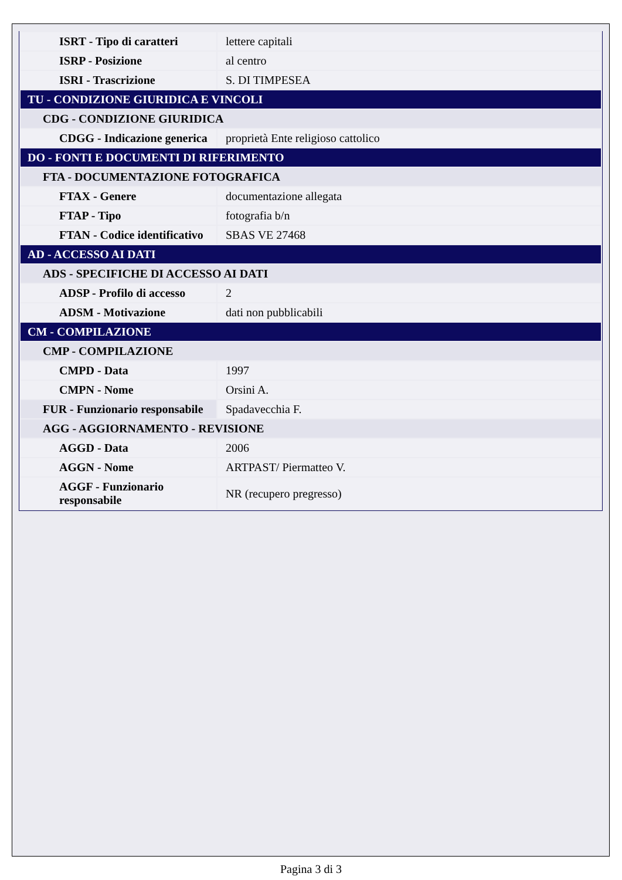| ISRT - Tipo di caratteri | lettere capitali |
| ISRP - Posizione | al centro |
| ISRI - Trascrizione | S. DI TIMPESEA |
| TU - CONDIZIONE GIURIDICA E VINCOLI | |
| CDG - CONDIZIONE GIURIDICA | |
| CDGG - Indicazione generica | proprietà Ente religioso cattolico |
| DO - FONTI E DOCUMENTI DI RIFERIMENTO | |
| FTA - DOCUMENTAZIONE FOTOGRAFICA | |
| FTAX - Genere | documentazione allegata |
| FTAP - Tipo | fotografia b/n |
| FTAN - Codice identificativo | SBAS VE 27468 |
| AD - ACCESSO AI DATI | |
| ADS - SPECIFICHE DI ACCESSO AI DATI | |
| ADSP - Profilo di accesso | 2 |
| ADSM - Motivazione | dati non pubblicabili |
| CM - COMPILAZIONE | |
| CMP - COMPILAZIONE | |
| CMPD - Data | 1997 |
| CMPN - Nome | Orsini A. |
| FUR - Funzionario responsabile | Spadavecchia F. |
| AGG - AGGIORNAMENTO - REVISIONE | |
| AGGD - Data | 2006 |
| AGGN - Nome | ARTPAST/ Piermatteo V. |
| AGGF - Funzionario responsabile | NR (recupero pregresso) |
Pagina 3 di 3